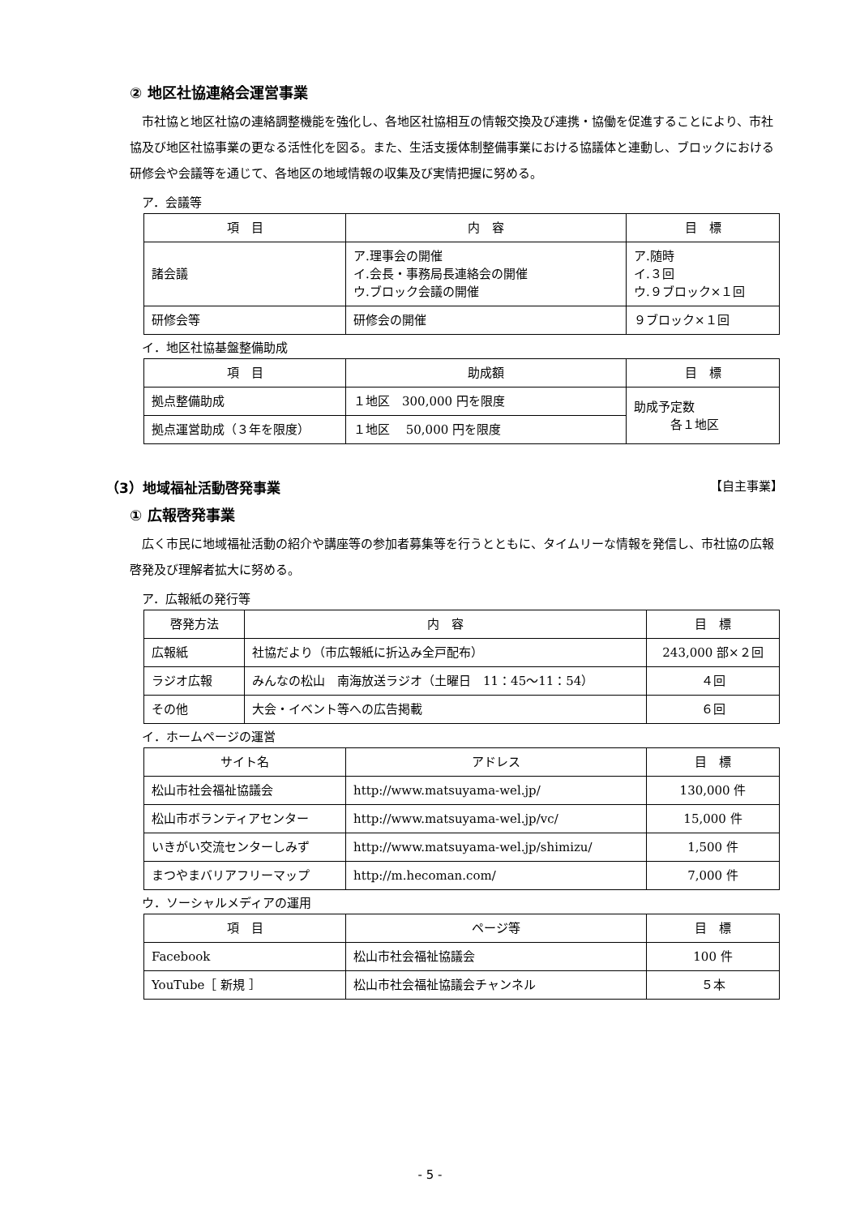② 地区社協連絡会運営事業
市社協と地区社協の連絡調整機能を強化し、各地区社協相互の情報交換及び連携・協働を促進することにより、市社協及び地区社協事業の更なる活性化を図る。また、生活支援体制整備事業における協議体と連動し、ブロックにおける研修会や会議等を通じて、各地区の地域情報の収集及び実情把握に努める。
ア．会議等
| 項 目 | 内 容 | 目 標 |
| --- | --- | --- |
| 諸会議 | ア.理事会の開催 イ.会長・事務局長連絡会の開催 ウ.ブロック会議の開催 | ア.随時 イ.３回 ウ.９ブロック×１回 |
| 研修会等 | 研修会の開催 | ９ブロック×１回 |
イ．地区社協基盤整備助成
| 項 目 | 助成額 | 目 標 |
| --- | --- | --- |
| 拠点整備助成 | １地区 300,000 円を限度 | 助成予定数 各１地区 |
| 拠点運営助成（３年を限度） | １地区 50,000 円を限度 | |
（3）地域福祉活動啓発事業 【自主事業】
① 広報啓発事業
広く市民に地域福祉活動の紹介や講座等の参加者募集等を行うとともに、タイムリーな情報を発信し、市社協の広報啓発及び理解者拡大に努める。
ア．広報紙の発行等
| 啓発方法 | 内 容 | 目 標 |
| --- | --- | --- |
| 広報紙 | 社協だより（市広報紙に折込み全戸配布） | 243,000 部×２回 |
| ラジオ広報 | みんなの松山 南海放送ラジオ（土曜日 11：45～11：54） | ４回 |
| その他 | 大会・イベント等への広告掲載 | ６回 |
イ．ホームページの運営
| サイト名 | アドレス | 目 標 |
| --- | --- | --- |
| 松山市社会福祉協議会 | http://www.matsuyama-wel.jp/ | 130,000 件 |
| 松山市ボランティアセンター | http://www.matsuyama-wel.jp/vc/ | 15,000 件 |
| いきがい交流センターしみず | http://www.matsuyama-wel.jp/shimizu/ | 1,500 件 |
| まつやまバリアフリーマップ | http://m.hecoman.com/ | 7,000 件 |
ウ．ソーシャルメディアの運用
| 項 目 | ページ等 | 目 標 |
| --- | --- | --- |
| Facebook | 松山市社会福祉協議会 | 100 件 |
| YouTube［ 新規 ］ | 松山市社会福祉協議会チャンネル | ５本 |
- 5 -